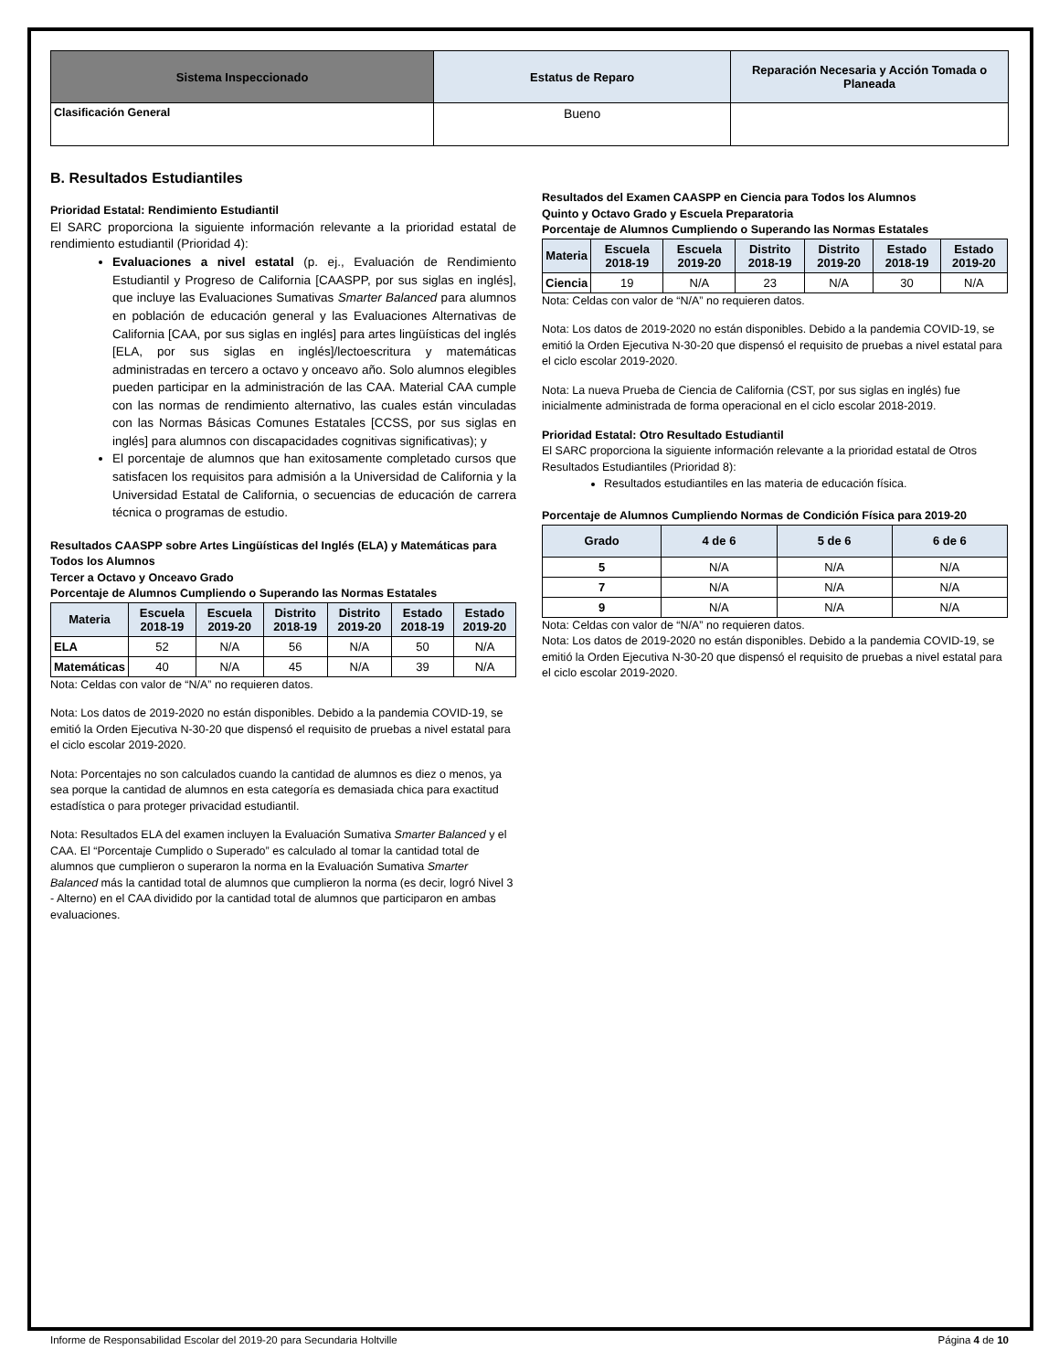| Sistema Inspeccionado | Estatus de Reparo | Reparación Necesaria y Acción Tomada o Planeada |
| --- | --- | --- |
| Clasificación General | Bueno | |
B. Resultados Estudiantiles
Prioridad Estatal: Rendimiento Estudiantil
El SARC proporciona la siguiente información relevante a la prioridad estatal de rendimiento estudiantil (Prioridad 4):
Evaluaciones a nivel estatal (p. ej., Evaluación de Rendimiento Estudiantil y Progreso de California [CAASPP, por sus siglas en inglés], que incluye las Evaluaciones Sumativas Smarter Balanced para alumnos en población de educación general y las Evaluaciones Alternativas de California [CAA, por sus siglas en inglés] para artes lingüísticas del inglés [ELA, por sus siglas en inglés]/lectoescritura y matemáticas administradas en tercero a octavo y onceavo año. Solo alumnos elegibles pueden participar en la administración de las CAA. Material CAA cumple con las normas de rendimiento alternativo, las cuales están vinculadas con las Normas Básicas Comunes Estatales [CCSS, por sus siglas en inglés] para alumnos con discapacidades cognitivas significativas); y
El porcentaje de alumnos que han exitosamente completado cursos que satisfacen los requisitos para admisión a la Universidad de California y la Universidad Estatal de California, o secuencias de educación de carrera técnica o programas de estudio.
Resultados CAASPP sobre Artes Lingüísticas del Inglés (ELA) y Matemáticas para Todos los Alumnos
Tercer a Octavo y Onceavo Grado
Porcentaje de Alumnos Cumpliendo o Superando las Normas Estatales
| Materia | Escuela 2018-19 | Escuela 2019-20 | Distrito 2018-19 | Distrito 2019-20 | Estado 2018-19 | Estado 2019-20 |
| --- | --- | --- | --- | --- | --- | --- |
| ELA | 52 | N/A | 56 | N/A | 50 | N/A |
| Matemáticas | 40 | N/A | 45 | N/A | 39 | N/A |
Nota: Celdas con valor de “N/A” no requieren datos.
Nota: Los datos de 2019-2020 no están disponibles. Debido a la pandemia COVID-19, se emitió la Orden Ejecutiva N-30-20 que dispensó el requisito de pruebas a nivel estatal para el ciclo escolar 2019-2020.
Nota: Porcentajes no son calculados cuando la cantidad de alumnos es diez o menos, ya sea porque la cantidad de alumnos en esta categoría es demasiada chica para exactitud estadística o para proteger privacidad estudiantil.
Nota: Resultados ELA del examen incluyen la Evaluación Sumativa Smarter Balanced y el CAA. El “Porcentaje Cumplido o Superado” es calculado al tomar la cantidad total de alumnos que cumplieron o superaron la norma en la Evaluación Sumativa Smarter Balanced más la cantidad total de alumnos que cumplieron la norma (es decir, logró Nivel 3 - Alterno) en el CAA dividido por la cantidad total de alumnos que participaron en ambas evaluaciones.
Resultados del Examen CAASPP en Ciencia para Todos los Alumnos
Quinto y Octavo Grado y Escuela Preparatoria
Porcentaje de Alumnos Cumpliendo o Superando las Normas Estatales
| Materia | Escuela 2018-19 | Escuela 2019-20 | Distrito 2018-19 | Distrito 2019-20 | Estado 2018-19 | Estado 2019-20 |
| --- | --- | --- | --- | --- | --- | --- |
| Ciencia | 19 | N/A | 23 | N/A | 30 | N/A |
Nota: Celdas con valor de “N/A” no requieren datos.
Nota: Los datos de 2019-2020 no están disponibles. Debido a la pandemia COVID-19, se emitió la Orden Ejecutiva N-30-20 que dispensó el requisito de pruebas a nivel estatal para el ciclo escolar 2019-2020.
Nota: La nueva Prueba de Ciencia de California (CST, por sus siglas en inglés) fue inicialmente administrada de forma operacional en el ciclo escolar 2018-2019.
Prioridad Estatal: Otro Resultado Estudiantil
El SARC proporciona la siguiente información relevante a la prioridad estatal de Otros Resultados Estudiantiles (Prioridad 8):
Resultados estudiantiles en las materia de educación física.
Porcentaje de Alumnos Cumpliendo Normas de Condición Física para 2019-20
| Grado | 4 de 6 | 5 de 6 | 6 de 6 |
| --- | --- | --- | --- |
| 5 | N/A | N/A | N/A |
| 7 | N/A | N/A | N/A |
| 9 | N/A | N/A | N/A |
Nota: Celdas con valor de “N/A” no requieren datos.
Nota: Los datos de 2019-2020 no están disponibles. Debido a la pandemia COVID-19, se emitió la Orden Ejecutiva N-30-20 que dispensó el requisito de pruebas a nivel estatal para el ciclo escolar 2019-2020.
Informe de Responsabilidad Escolar del 2019-20 para Secundaria Holtville Página 4 de 10